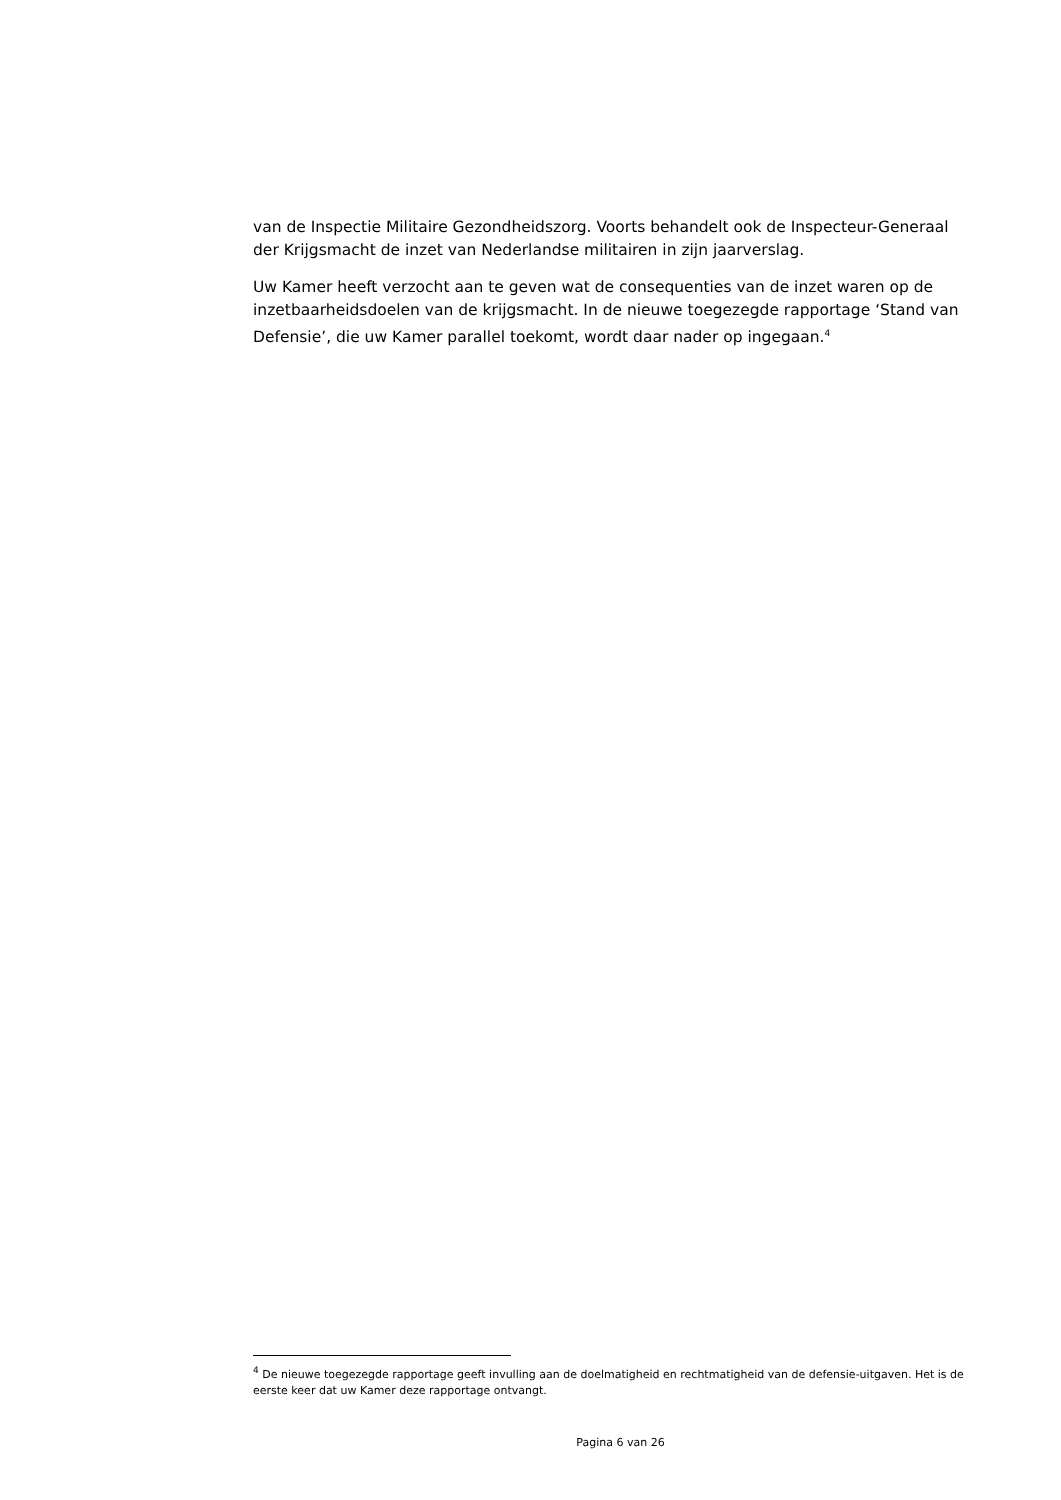van de Inspectie Militaire Gezondheidszorg. Voorts behandelt ook de Inspecteur-Generaal der Krijgsmacht de inzet van Nederlandse militairen in zijn jaarverslag.
Uw Kamer heeft verzocht aan te geven wat de consequenties van de inzet waren op de inzetbaarheidsdoelen van de krijgsmacht. In de nieuwe toegezegde rapportage ‘Stand van Defensie’, die uw Kamer parallel toekomt, wordt daar nader op ingegaan.<sup>4</sup>
<sup>4</sup> De nieuwe toegezegde rapportage geeft invulling aan de doelmatigheid en rechtmatigheid van de defensie-uitgaven. Het is de eerste keer dat uw Kamer deze rapportage ontvangt.
Pagina 6 van 26